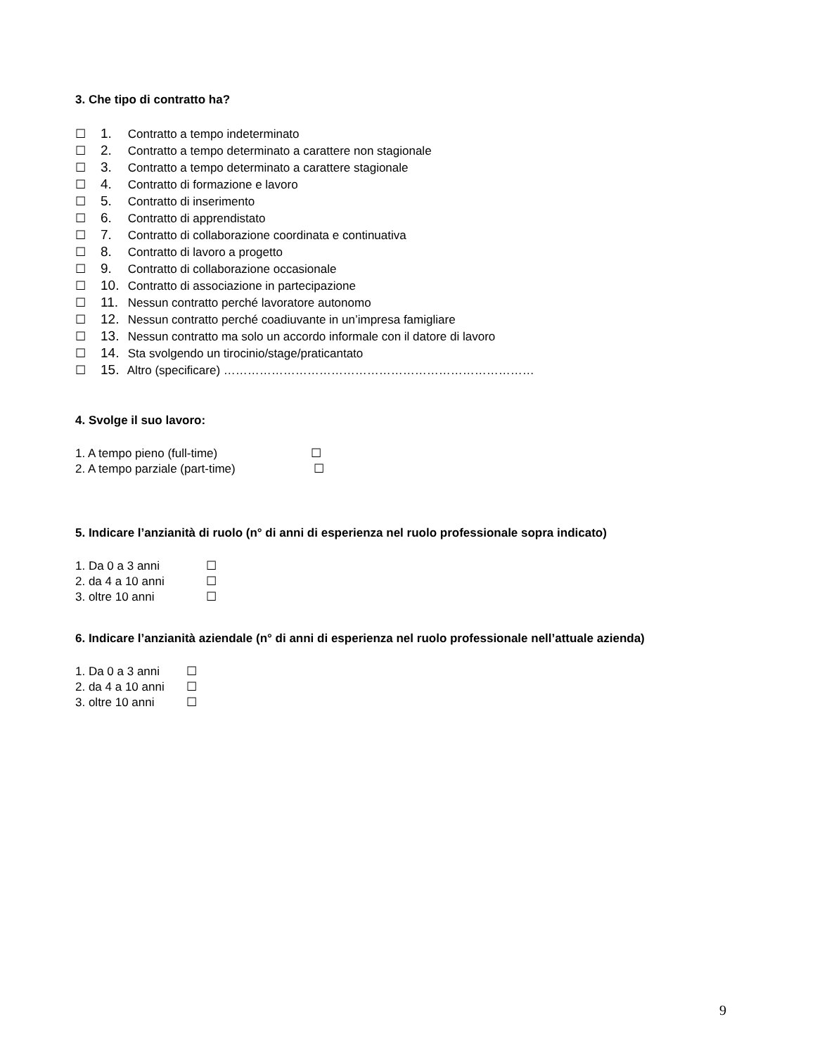3. Che tipo di contratto ha?
☐ 1. Contratto a tempo indeterminato
☐ 2. Contratto a tempo determinato a carattere non stagionale
☐ 3. Contratto a tempo determinato a carattere stagionale
☐ 4. Contratto di formazione e lavoro
☐ 5. Contratto di inserimento
☐ 6. Contratto di apprendistato
☐ 7. Contratto di collaborazione coordinata e continuativa
☐ 8. Contratto di lavoro a progetto
☐ 9. Contratto di collaborazione occasionale
☐ 10. Contratto di associazione in partecipazione
☐ 11. Nessun contratto perché lavoratore autonomo
☐ 12. Nessun contratto perché coadiuvante in un’impresa famigliare
☐ 13. Nessun contratto ma solo un accordo informale con il datore di lavoro
☐ 14. Sta svolgendo un tirocinio/stage/praticantato
☐ 15. Altro (specificare) ……………………………………………………………………
4. Svolge il suo lavoro:
1. A tempo pieno (full-time) ☐
2. A tempo parziale (part-time) ☐
5. Indicare l’anzianità di ruolo (n° di anni di esperienza nel ruolo professionale sopra indicato)
1. Da 0 a 3 anni ☐
2. da 4 a 10 anni ☐
3. oltre 10 anni ☐
6. Indicare l’anzianità aziendale (n° di anni di esperienza nel ruolo professionale nell’attuale azienda)
1. Da 0 a 3 anni ☐
2. da 4 a 10 anni ☐
3. oltre 10 anni ☐
9